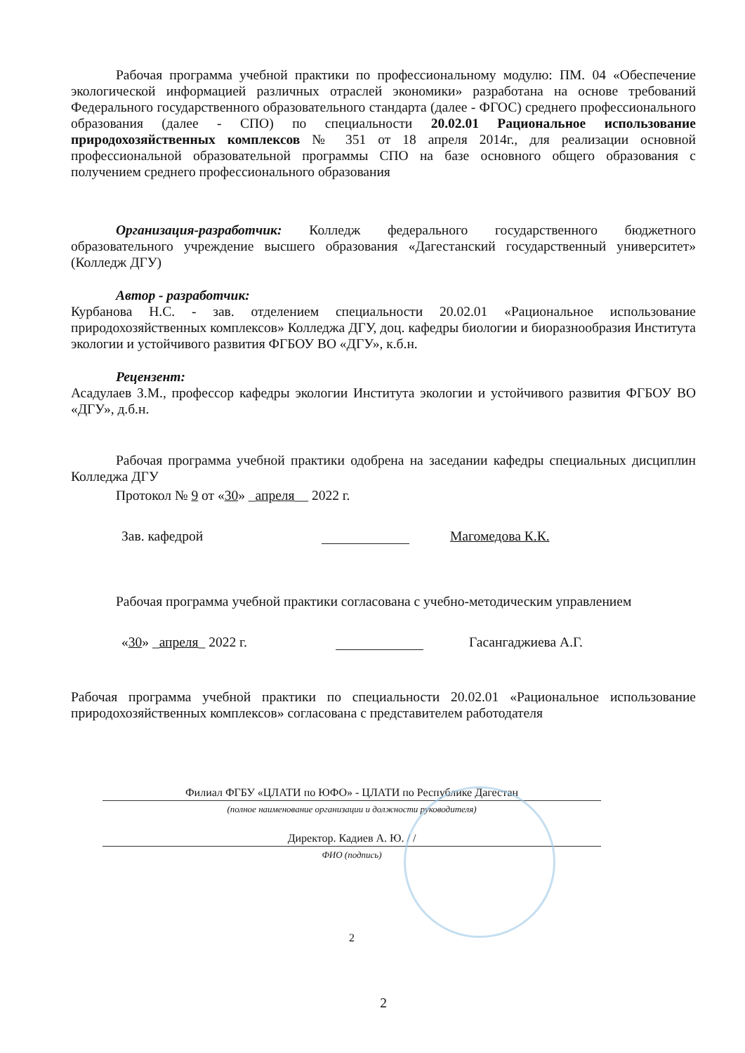Рабочая программа учебной практики по профессиональному модулю: ПМ. 04 «Обеспечение экологической информацией различных отраслей экономики» разработана на основе требований Федерального государственного образовательного стандарта (далее - ФГОС) среднего профессионального образования (далее - СПО) по специальности 20.02.01 Рациональное использование природохозяйственных комплексов № 351 от 18 апреля 2014г., для реализации основной профессиональной образовательной программы СПО на базе основного общего образования с получением среднего профессионального образования
Организация-разработчик: Колледж федерального государственного бюджетного образовательного учреждение высшего образования «Дагестанский государственный университет» (Колледж ДГУ)
Автор - разработчик:
Курбанова Н.С. - зав. отделением специальности 20.02.01 «Рациональное использование природохозяйственных комплексов» Колледжа ДГУ, доц. кафедры биологии и биоразнообразия Института экологии и устойчивого развития ФГБОУ ВО «ДГУ», к.б.н.
Рецензент:
Асадулаев З.М., профессор кафедры экологии Института экологии и устойчивого развития ФГБОУ ВО «ДГУ», д.б.н.
Рабочая программа учебной практики одобрена на заседании кафедры специальных дисциплин Колледжа ДГУ
Протокол № 9 от «30» _апреля__ 2022 г.
Зав. кафедрой Магомедова К.К.
Рабочая программа учебной практики согласована с учебно-методическим управлением
«30» _апреля_ 2022 г. Гасангаджиева А.Г.
Рабочая программа учебной практики по специальности 20.02.01 «Рациональное использование природохозяйственных комплексов» согласована с представителем работодателя
Филиал ФГБУ «ЦЛАТИ по ЮФО» - ЦЛАТИ по Республике Дагестан
(полное наименование организации и должности руководителя)
Директор. Кадиев А. Ю. / /
ФИО (подпись)
2
2